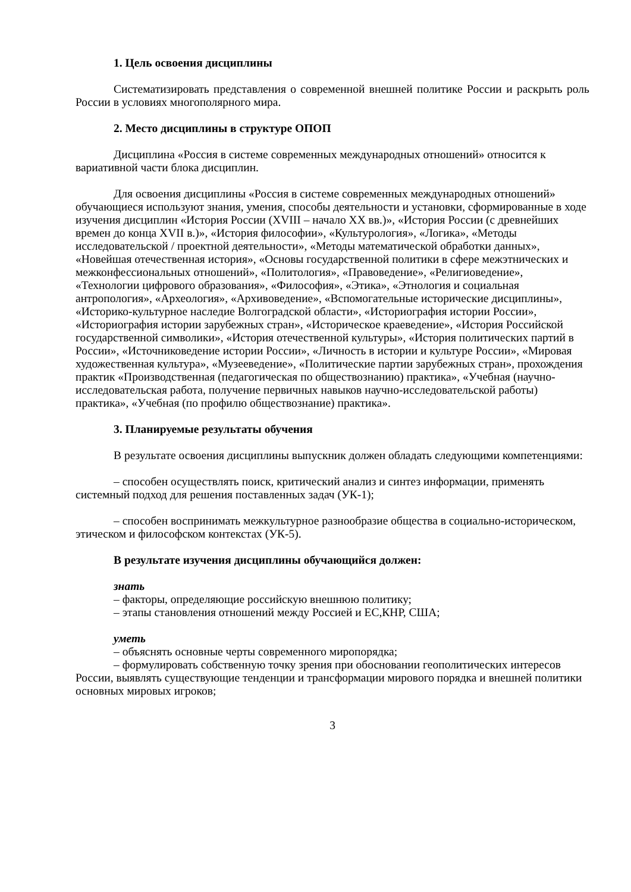1. Цель освоения дисциплины
Систематизировать представления о современной внешней политике России и раскрыть роль России в условиях многополярного мира.
2. Место дисциплины в структуре ОПОП
Дисциплина «Россия в системе современных международных отношений» относится к вариативной части блока дисциплин.
Для освоения дисциплины «Россия в системе современных международных отношений» обучающиеся используют знания, умения, способы деятельности и установки, сформированные в ходе изучения дисциплин «История России (XVIII – начало XX вв.)», «История России (с древнейших времен до конца XVII в.)», «История философии», «Культурология», «Логика», «Методы исследовательской / проектной деятельности», «Методы математической обработки данных», «Новейшая отечественная история», «Основы государственной политики в сфере межэтнических и межконфессиональных отношений», «Политология», «Правоведение», «Религиоведение», «Технологии цифрового образования», «Философия», «Этика», «Этнология и социальная антропология», «Археология», «Архивоведение», «Вспомогательные исторические дисциплины», «Историко-культурное наследие Волгоградской области», «Историография истории России», «Историография истории зарубежных стран», «Историческое краеведение», «История Российской государственной символики», «История отечественной культуры», «История политических партий в России», «Источниковедение истории России», «Личность в истории и культуре России», «Мировая художественная культура», «Музееведение», «Политические партии зарубежных стран», прохождения практик «Производственная (педагогическая по обществознанию) практика», «Учебная (научно-исследовательская работа, получение первичных навыков научно-исследовательской работы) практика», «Учебная (по профилю обществознание) практика».
3. Планируемые результаты обучения
В результате освоения дисциплины выпускник должен обладать следующими компетенциями:
– способен осуществлять поиск, критический анализ и синтез информации, применять системный подход для решения поставленных задач (УК-1);
– способен воспринимать межкультурное разнообразие общества в социально-историческом, этическом и философском контекстах (УК-5).
В результате изучения дисциплины обучающийся должен:
знать
– факторы, определяющие российскую внешнюю политику;
– этапы становления отношений между Россией и ЕС,КНР, США;
уметь
– объяснять основные черты современного миропорядка;
– формулировать собственную точку зрения при обосновании геополитических интересов России, выявлять существующие тенденции и трансформации мирового порядка и внешней политики основных мировых игроков;
3